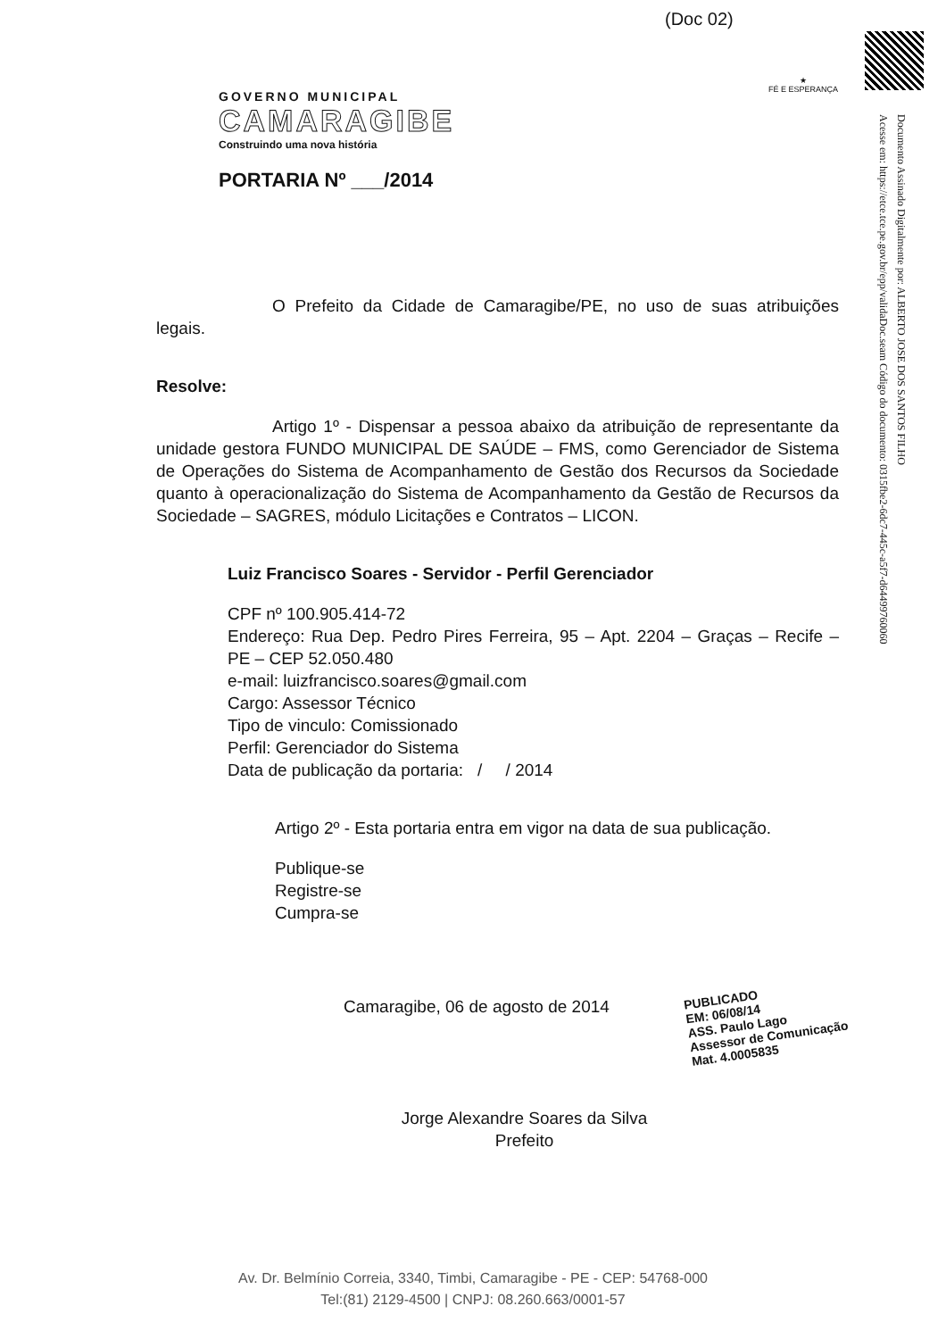(Doc 02)
GOVERNO MUNICIPAL
CAMARAGIBE
Construindo uma nova história
PORTARIA Nº ___/2014
★
FÉ E ESPERANÇA
Documento Assinado Digitalmente por: ALBERTO JOSE DOS SANTOS FILHO
Acesse em: https://etce.tce.pe.gov.br/epp/validaDoc.seam Código do documento: 0315fbe2-6dc7-445c-a5f7-d64499760060
O Prefeito da Cidade de Camaragibe/PE, no uso de suas atribuições legais.
Resolve:
Artigo 1º - Dispensar a pessoa abaixo da atribuição de representante da unidade gestora FUNDO MUNICIPAL DE SAÚDE – FMS, como Gerenciador de Sistema de Operações do Sistema de Acompanhamento de Gestão dos Recursos da Sociedade quanto à operacionalização do Sistema de Acompanhamento da Gestão de Recursos da Sociedade – SAGRES, módulo Licitações e Contratos – LICON.
Luiz Francisco Soares - Servidor - Perfil Gerenciador
CPF nº 100.905.414-72
Endereço: Rua Dep. Pedro Pires Ferreira, 95 – Apt. 2204 – Graças – Recife – PE – CEP 52.050.480
e-mail: luizfrancisco.soares@gmail.com
Cargo: Assessor Técnico
Tipo de vinculo: Comissionado
Perfil: Gerenciador do Sistema
Data de publicação da portaria: / / 2014
Artigo 2º - Esta portaria entra em vigor na data de sua publicação.
Publique-se
Registre-se
Cumpra-se
Camaragibe, 06 de agosto de 2014
Jorge Alexandre Soares da Silva
Prefeito
PUBLICADO
EM: 06/08/14
ASS. Paulo Lago
Assessor de Comunicação
Mat. 4.0005835
Av. Dr. Belmínio Correia, 3340, Timbi, Camaragibe - PE - CEP: 54768-000
Tel:(81) 2129-4500 | CNPJ: 08.260.663/0001-57